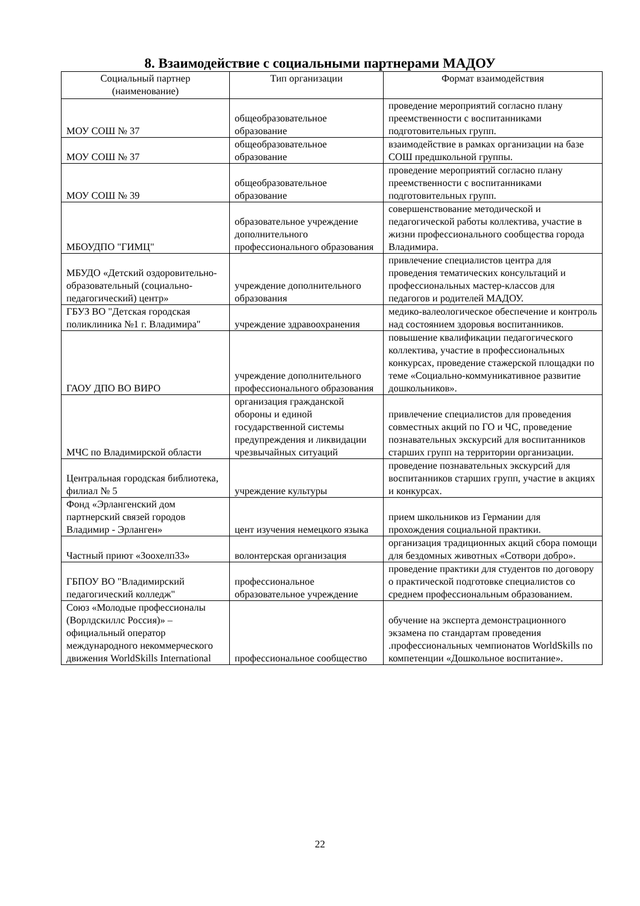8. Взаимодействие с социальными партнерами МАДОУ
| Социальный партнер (наименование) | Тип организации | Формат взаимодействия |
| --- | --- | --- |
| МОУ СОШ № 37 | общеобразовательное образование | проведение мероприятий согласно плану преемственности с воспитанниками подготовительных групп. |
| МОУ СОШ № 37 | общеобразовательное образование | взаимодействие в рамках организации на базе СОШ предшкольной группы. |
| МОУ СОШ № 39 | общеобразовательное образование | проведение мероприятий согласно плану преемственности с воспитанниками подготовительных групп. |
| МБОУДПО "ГИМЦ" | образовательное учреждение дополнительного профессионального образования | совершенствование методической и педагогической работы коллектива, участие в жизни профессионального сообщества города Владимира. |
| МБУДО «Детский оздоровительно-образовательный (социально-педагогический) центр» | учреждение дополнительного образования | привлечение специалистов центра для проведения тематических консультаций и профессиональных мастер-классов для педагогов и родителей МАДОУ. |
| ГБУЗ ВО "Детская городская поликлиника №1 г. Владимира" | учреждение здравоохранения | медико-валеологическое обеспечение и контроль над состоянием здоровья воспитанников. |
| ГАОУ ДПО ВО ВИРО | учреждение дополнительного профессионального образования | повышение квалификации педагогического коллектива, участие в профессиональных конкурсах, проведение стажерской площадки по теме «Социально-коммуникативное развитие дошкольников». |
| МЧС по Владимирской области | организация гражданской обороны и единой государственной системы предупреждения и ликвидации чрезвычайных ситуаций | привлечение специалистов для проведения совместных акций по ГО и ЧС, проведение познавательных экскурсий для воспитанников старших групп на территории организации. |
| Центральная городская библиотека, филиал № 5 | учреждение культуры | проведение познавательных экскурсий для воспитанников старших групп, участие в акциях и конкурсах. |
| Фонд «Эрлангенский дом партнерский связей городов Владимир - Эрланген» | цент изучения немецкого языка | прием школьников из Германии для прохождения социальной практики. |
| Частный приют «Зоохелп33» | волонтерская организация | организация традиционных акций сбора помощи для бездомных животных «Сотвори добро». |
| ГБПОУ ВО "Владимирский педагогический колледж" | профессиональное образовательное учреждение | проведение практики для студентов по договору о практической подготовке специалистов со среднем профессиональным образованием. |
| Союз «Молодые профессионалы (Ворлдскиллс Россия)» – официальный оператор международного некоммерческого движения WorldSkills International | профессиональное сообщество | обучение на эксперта демонстрационного экзамена по стандартам проведения .профессиональных чемпионатов WorldSkills по компетенции «Дошкольное воспитание». |
22